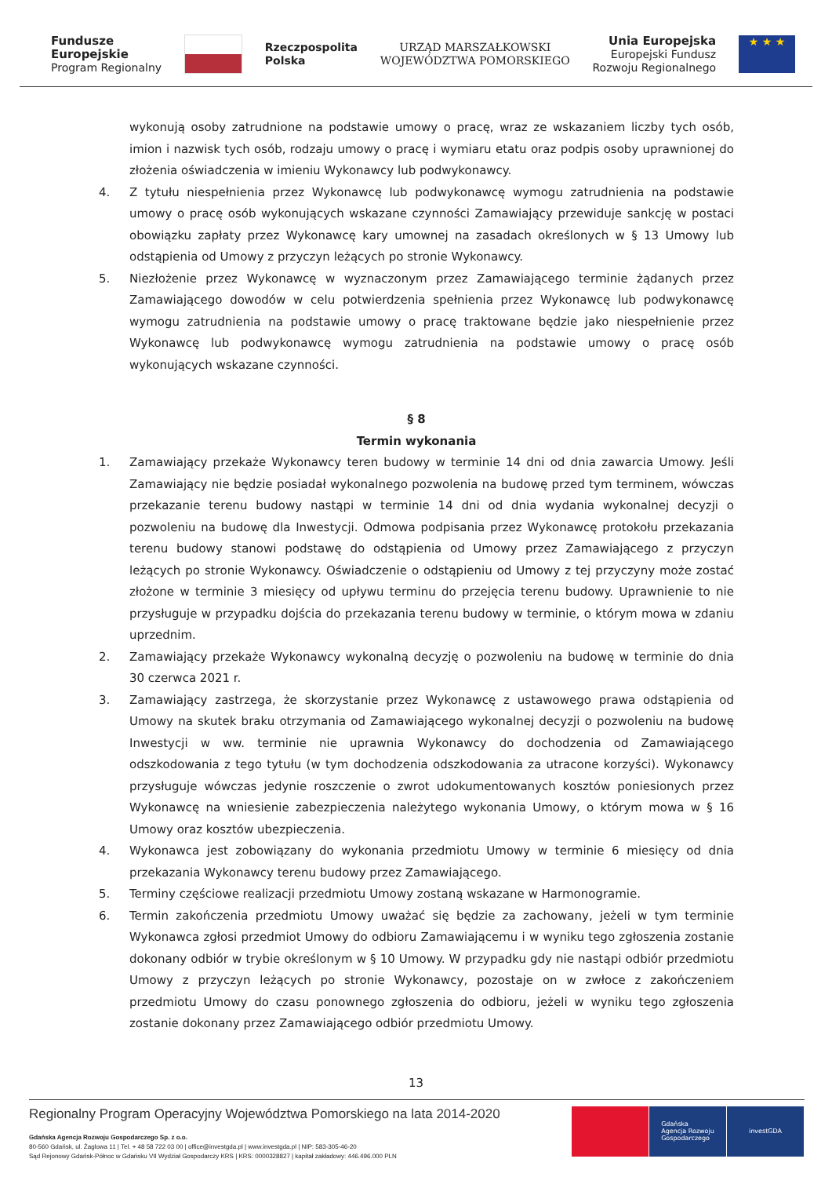Fundusze
Europejskie
Program Regionalny
Rzeczpospolita
Polska
URZĄD MARSZAŁKOWSKI
WOJEWÓDZTWA POMORSKIEGO
Unia Europejska
Europejski Fundusz
Rozwoju Regionalnego
★ ★ ★
wykonują osoby zatrudnione na podstawie umowy o pracę, wraz ze wskazaniem liczby tych osób, imion i nazwisk tych osób, rodzaju umowy o pracę i wymiaru etatu oraz podpis osoby uprawnionej do złożenia oświadczenia w imieniu Wykonawcy lub podwykonawcy.
4. Z tytułu niespełnienia przez Wykonawcę lub podwykonawcę wymogu zatrudnienia na podstawie umowy o pracę osób wykonujących wskazane czynności Zamawiający przewiduje sankcję w postaci obowiązku zapłaty przez Wykonawcę kary umownej na zasadach określonych w § 13 Umowy lub odstąpienia od Umowy z przyczyn leżących po stronie Wykonawcy.
5. Niezłożenie przez Wykonawcę w wyznaczonym przez Zamawiającego terminie żądanych przez Zamawiającego dowodów w celu potwierdzenia spełnienia przez Wykonawcę lub podwykonawcę wymogu zatrudnienia na podstawie umowy o pracę traktowane będzie jako niespełnienie przez Wykonawcę lub podwykonawcę wymogu zatrudnienia na podstawie umowy o pracę osób wykonujących wskazane czynności.
§ 8
Termin wykonania
1. Zamawiający przekaże Wykonawcy teren budowy w terminie 14 dni od dnia zawarcia Umowy. Jeśli Zamawiający nie będzie posiadał wykonalnego pozwolenia na budowę przed tym terminem, wówczas przekazanie terenu budowy nastąpi w terminie 14 dni od dnia wydania wykonalnej decyzji o pozwoleniu na budowę dla Inwestycji. Odmowa podpisania przez Wykonawcę protokołu przekazania terenu budowy stanowi podstawę do odstąpienia od Umowy przez Zamawiającego z przyczyn leżących po stronie Wykonawcy. Oświadczenie o odstąpieniu od Umowy z tej przyczyny może zostać złożone w terminie 3 miesięcy od upływu terminu do przejęcia terenu budowy. Uprawnienie to nie przysługuje w przypadku dojścia do przekazania terenu budowy w terminie, o którym mowa w zdaniu uprzednim.
2. Zamawiający przekaże Wykonawcy wykonalną decyzję o pozwoleniu na budowę w terminie do dnia 30 czerwca 2021 r.
3. Zamawiający zastrzega, że skorzystanie przez Wykonawcę z ustawowego prawa odstąpienia od Umowy na skutek braku otrzymania od Zamawiającego wykonalnej decyzji o pozwoleniu na budowę Inwestycji w ww. terminie nie uprawnia Wykonawcy do dochodzenia od Zamawiającego odszkodowania z tego tytułu (w tym dochodzenia odszkodowania za utracone korzyści). Wykonawcy przysługuje wówczas jedynie roszczenie o zwrot udokumentowanych kosztów poniesionych przez Wykonawcę na wniesienie zabezpieczenia należytego wykonania Umowy, o którym mowa w § 16 Umowy oraz kosztów ubezpieczenia.
4. Wykonawca jest zobowiązany do wykonania przedmiotu Umowy w terminie 6 miesięcy od dnia przekazania Wykonawcy terenu budowy przez Zamawiającego.
5. Terminy częściowe realizacji przedmiotu Umowy zostaną wskazane w Harmonogramie.
6. Termin zakończenia przedmiotu Umowy uważać się będzie za zachowany, jeżeli w tym terminie Wykonawca zgłosi przedmiot Umowy do odbioru Zamawiającemu i w wyniku tego zgłoszenia zostanie dokonany odbiór w trybie określonym w § 10 Umowy. W przypadku gdy nie nastąpi odbiór przedmiotu Umowy z przyczyn leżących po stronie Wykonawcy, pozostaje on w zwłoce z zakończeniem przedmiotu Umowy do czasu ponownego zgłoszenia do odbioru, jeżeli w wyniku tego zgłoszenia zostanie dokonany przez Zamawiającego odbiór przedmiotu Umowy.
13
Regionalny Program Operacyjny Województwa Pomorskiego na lata 2014-2020
Gdańska Agencja Rozwoju Gospodarczego Sp. z o.o.
80-560 Gdańsk, ul. Żaglowa 11 | Tel. + 48 58 722 03 00 | office@investgda.pl | www.investgda.pl | NIP: 583-305-46-20
Sąd Rejonowy Gdańsk-Północ w Gdańsku VII Wydział Gospodarczy KRS | KRS: 0000328827 | kapitał zakładowy: 446.496.000 PLN
Gdańska
Agencja Rozwoju
Gospodarczego
investGDA